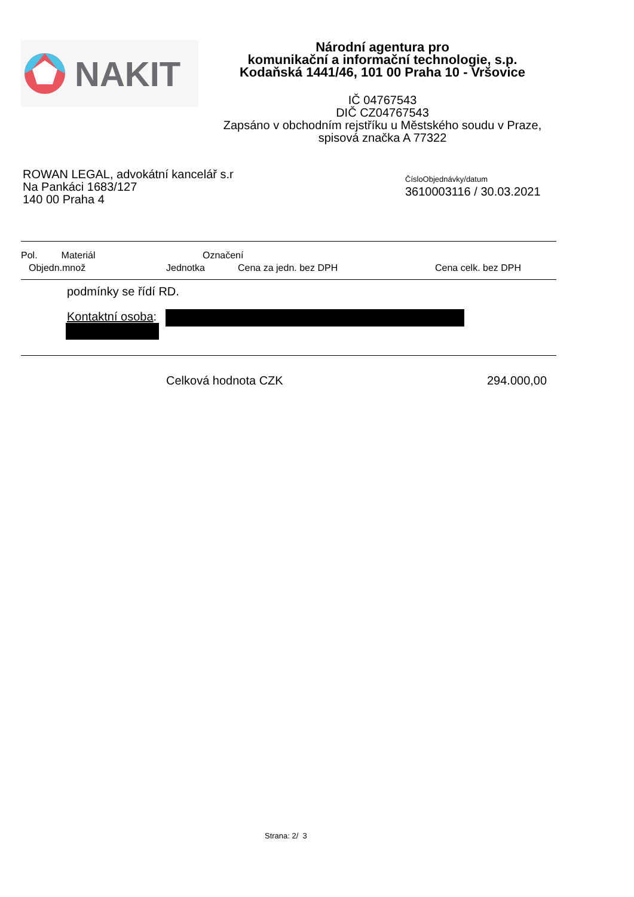NAKIT
Národní agentura pro
komunikační a informační technologie, s.p.
Kodaňská 1441/46, 101 00 Praha 10 - Vršovice
IČ 04767543
DIČ CZ04767543
Zapsáno v obchodním rejstříku u Městského soudu v Praze,
spisová značka A 77322
ROWAN LEGAL, advokátní kancelář s.r
Na Pankáci 1683/127
140 00 Praha 4
ČísloObjednávky/datum
3610003116 / 30.03.2021
Pol. Materiál Označení
Objedn.množ Jednotka Cena za jedn. bez DPH Cena celk. bez DPH
podmínky se řídí RD.
Kontaktní osoba:
Celková hodnota CZK 294.000,00
Strana: 2/ 3